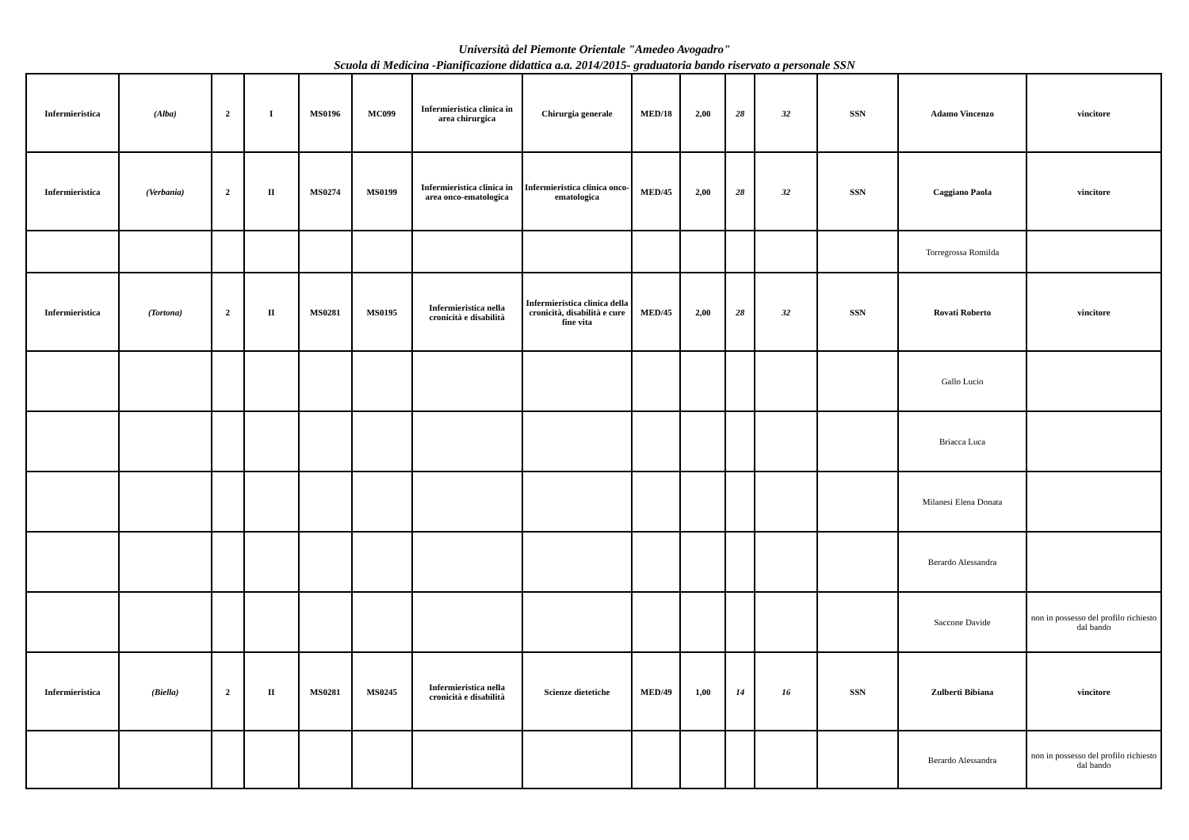Università del Piemonte Orientale "Amedeo Avogadro"
Scuola di Medicina -Pianificazione didattica a.a. 2014/2015- graduatoria bando riservato a personale SSN
| Infermieristica | (Alba) | 2 | I | MS0196 | MC099 | Infermieristica clinica in area chirurgica | Chirurgia generale | MED/18 | 2,00 | 28 | 32 | SSN | Adamo Vincenzo | vincitore |
| Infermieristica | (Verbania) | 2 | II | MS0274 | MS0199 | Infermieristica clinica in area onco-ematologica | Infermieristica clinica onco-ematologica | MED/45 | 2,00 | 28 | 32 | SSN | Caggiano Paola | vincitore |
| | | | | | | | | | | | | | Torregrossa Romilda | |
| Infermieristica | (Tortona) | 2 | II | MS0281 | MS0195 | Infermieristica nella cronicità e disabilità | Infermieristica clinica della cronicità, disabilità e cure fine vita | MED/45 | 2,00 | 28 | 32 | SSN | Rovati Roberto | vincitore |
| | | | | | | | | | | | | | Gallo Lucio | |
| | | | | | | | | | | | | | Briacca Luca | |
| | | | | | | | | | | | | | Milanesi Elena Donata | |
| | | | | | | | | | | | | | Berardo Alessandra | |
| | | | | | | | | | | | | | Saccone Davide | non in possesso del profilo richiesto dal bando |
| Infermieristica | (Biella) | 2 | II | MS0281 | MS0245 | Infermieristica nella cronicità e disabilità | Scienze dietetiche | MED/49 | 1,00 | 14 | 16 | SSN | Zulberti Bibiana | vincitore |
| | | | | | | | | | | | | | Berardo Alessandra | non in possesso del profilo richiesto dal bando |